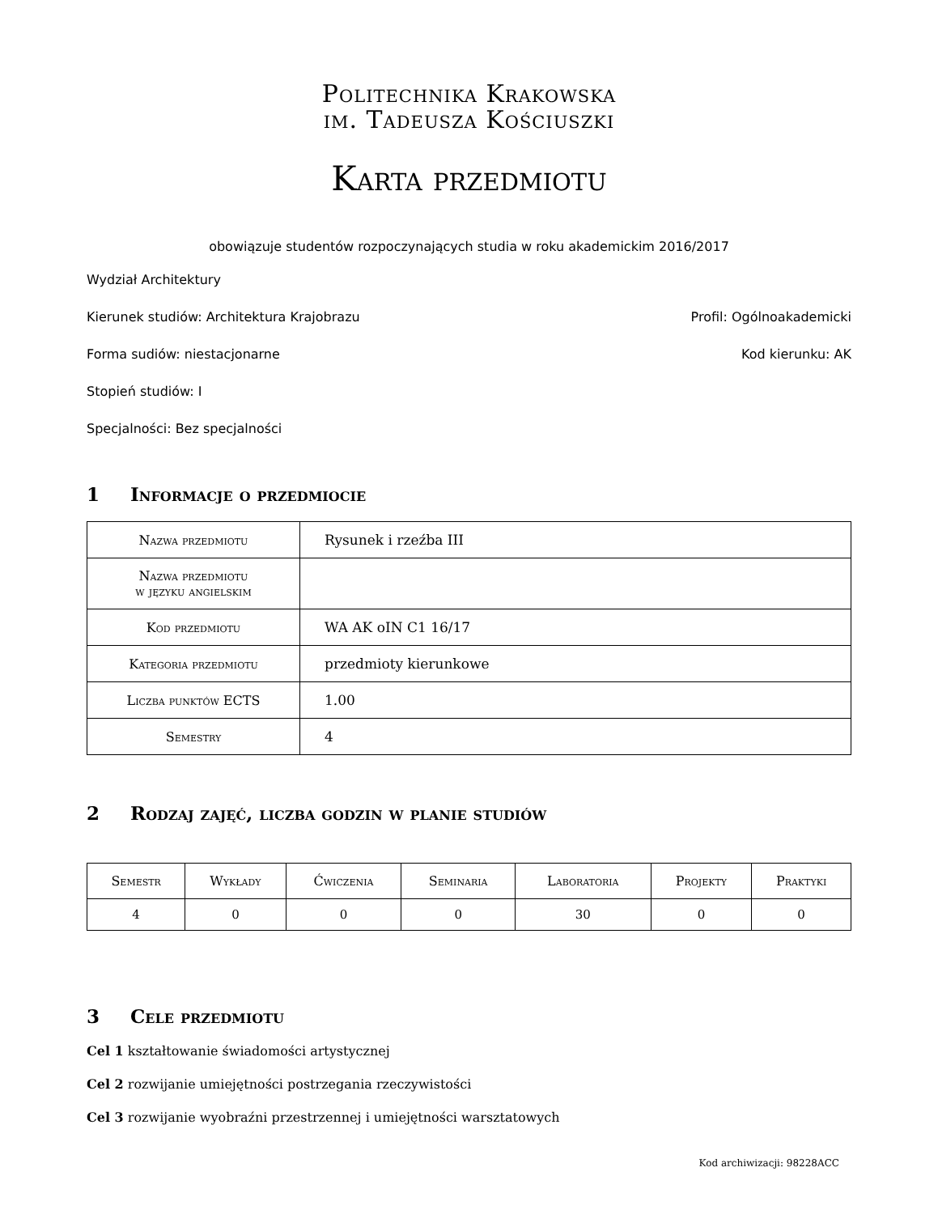Politechnika Krakowska
im. Tadeusza Kościuszki
Karta przedmiotu
obowiązuje studentów rozpoczynających studia w roku akademickim 2016/2017
Wydział Architektury
Kierunek studiów: Architektura Krajobrazu Profil: Ogólnoakademicki
Forma sudiów: niestacjonarne Kod kierunku: AK
Stopień studiów: I
Specjalności: Bez specjalności
1 Informacje o przedmiocie
| Nazwa przedmiotu | Rysunek i rzeźba III |
| Nazwa przedmiotu w języku angielskim | |
| Kod przedmiotu | WA AK oIN C1 16/17 |
| Kategoria przedmiotu | przedmioty kierunkowe |
| Liczba punktów ECTS | 1.00 |
| Semestry | 4 |
2 Rodzaj zajęć, liczba godzin w planie studiów
| Semestr | Wykłady | Ćwiczenia | Seminaria | Laboratoria | Projekty | Praktyki |
| --- | --- | --- | --- | --- | --- | --- |
| 4 | 0 | 0 | 0 | 30 | 0 | 0 |
3 Cele przedmiotu
Cel 1 kształtowanie świadomości artystycznej
Cel 2 rozwijanie umiejętności postrzegania rzeczywistości
Cel 3 rozwijanie wyobraźni przestrzennej i umiejętności warsztatowych
Kod archiwizacji: 98228ACC